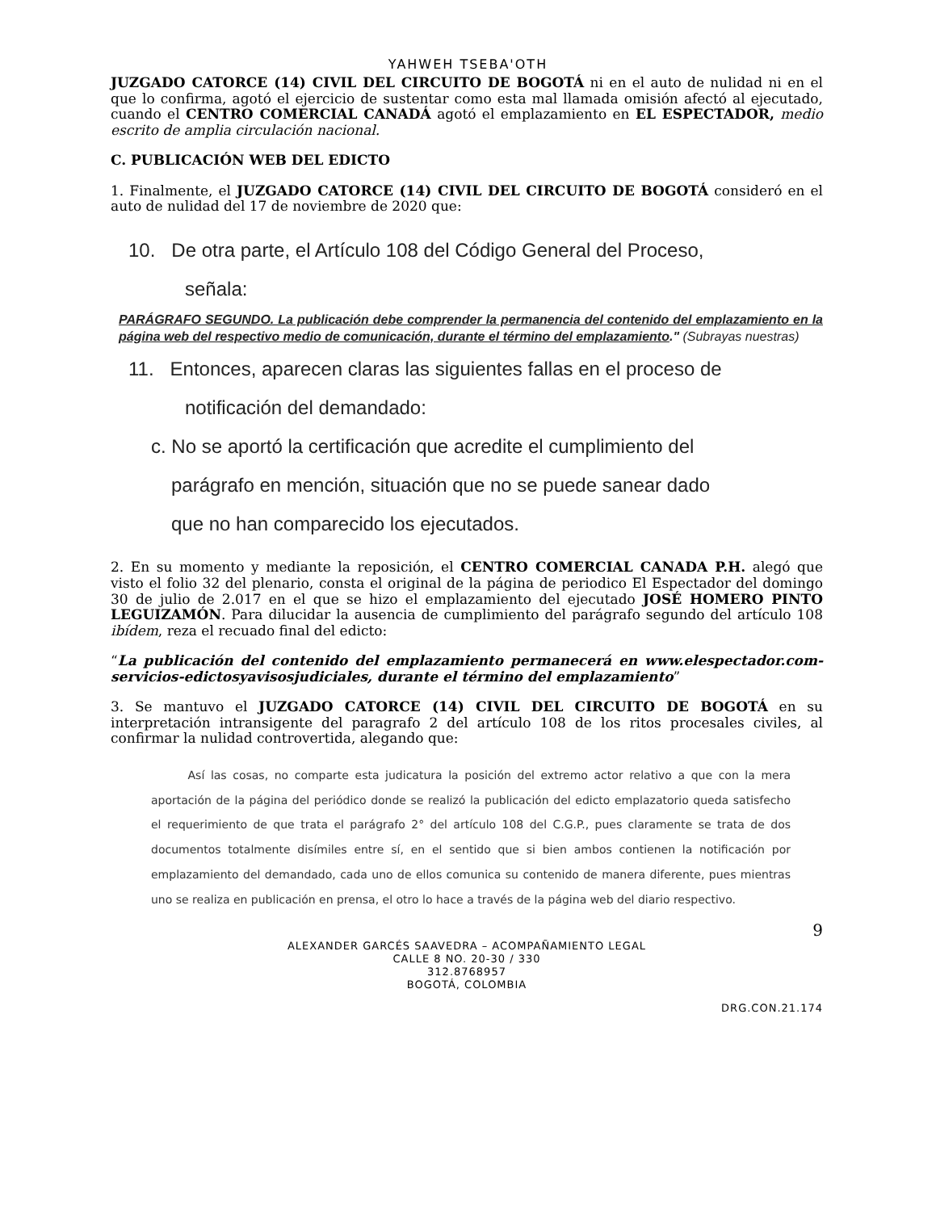YAHWEH TSEBA'OTH
JUZGADO CATORCE (14) CIVIL DEL CIRCUITO DE BOGOTÁ ni en el auto de nulidad ni en el que lo confirma, agotó el ejercicio de sustentar como esta mal llamada omisión afectó al ejecutado, cuando el CENTRO COMERCIAL CANADÁ agotó el emplazamiento en EL ESPECTADOR, medio escrito de amplia circulación nacional.
C. PUBLICACIÓN WEB DEL EDICTO
1. Finalmente, el JUZGADO CATORCE (14) CIVIL DEL CIRCUITO DE BOGOTÁ consideró en el auto de nulidad del 17 de noviembre de 2020 que:
10. De otra parte, el Artículo 108 del Código General del Proceso,
señala:
PARÁGRAFO SEGUNDO. La publicación debe comprender la permanencia del contenido del emplazamiento en la página web del respectivo medio de comunicación, durante el término del emplazamiento." (Subrayas nuestras)
11. Entonces, aparecen claras las siguientes fallas en el proceso de
notificación del demandado:
c. No se aportó la certificación que acredite el cumplimiento del
parágrafo en mención, situación que no se puede sanear dado
que no han comparecido los ejecutados.
2. En su momento y mediante la reposición, el CENTRO COMERCIAL CANADA P.H. alegó que visto el folio 32 del plenario, consta el original de la página de periodico El Espectador del domingo 30 de julio de 2.017 en el que se hizo el emplazamiento del ejecutado JOSÉ HOMERO PINTO LEGUIZAMÓN. Para dilucidar la ausencia de cumplimiento del parágrafo segundo del artículo 108 ibídem, reza el recuado final del edicto:
“La publicación del contenido del emplazamiento permanecerá en www.elespectador.com-servicios-edictosyavisosjudiciales, durante el término del emplazamiento”
3. Se mantuvo el JUZGADO CATORCE (14) CIVIL DEL CIRCUITO DE BOGOTÁ en su interpretación intransigente del paragrafo 2 del artículo 108 de los ritos procesales civiles, al confirmar la nulidad controvertida, alegando que:
Así las cosas, no comparte esta judicatura la posición del extremo actor relativo a que con la mera aportación de la página del periódico donde se realizó la publicación del edicto emplazatorio queda satisfecho el requerimiento de que trata el parágrafo 2° del artículo 108 del C.G.P., pues claramente se trata de dos documentos totalmente disímiles entre sí, en el sentido que si bien ambos contienen la notificación por emplazamiento del demandado, cada uno de ellos comunica su contenido de manera diferente, pues mientras uno se realiza en publicación en prensa, el otro lo hace a través de la página web del diario respectivo.
9
ALEXANDER GARCÉS SAAVEDRA – ACOMPAÑAMIENTO LEGAL
CALLE 8 NO. 20-30 / 330
312.8768957
BOGOTÁ, COLOMBIA
DRG.CON.21.174